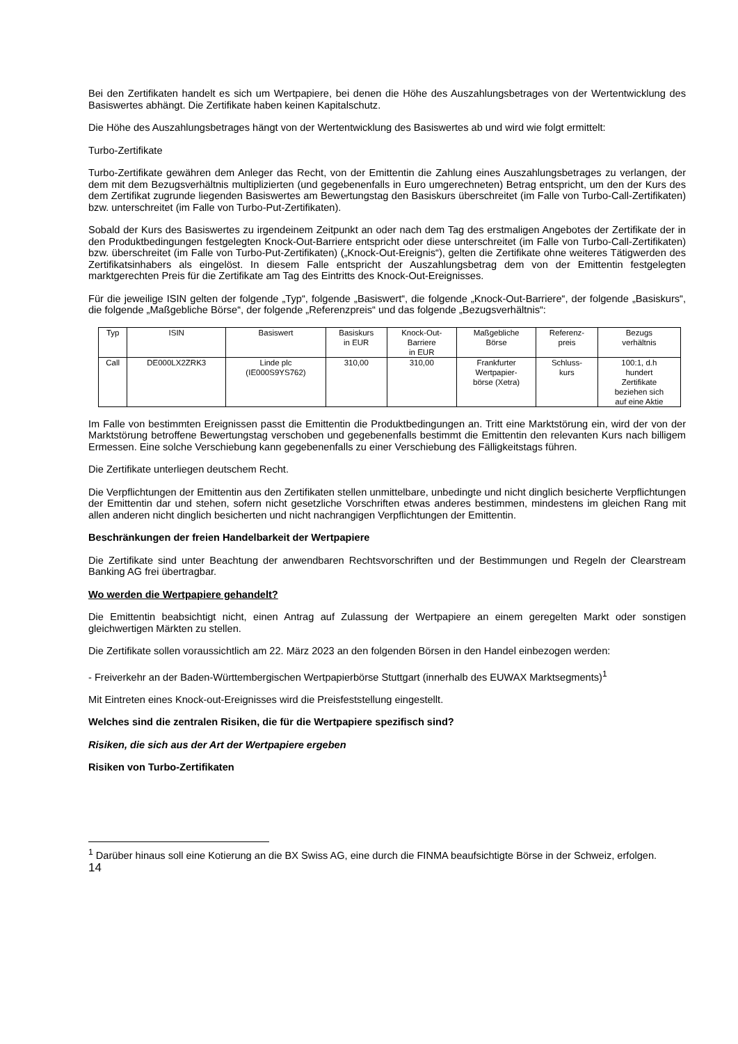Bei den Zertifikaten handelt es sich um Wertpapiere, bei denen die Höhe des Auszahlungsbetrages von der Wertentwicklung des Basiswertes abhängt. Die Zertifikate haben keinen Kapitalschutz.
Die Höhe des Auszahlungsbetrages hängt von der Wertentwicklung des Basiswertes ab und wird wie folgt ermittelt:
Turbo-Zertifikate
Turbo-Zertifikate gewähren dem Anleger das Recht, von der Emittentin die Zahlung eines Auszahlungsbetrages zu verlangen, der dem mit dem Bezugsverhältnis multiplizierten (und gegebenenfalls in Euro umgerechneten) Betrag entspricht, um den der Kurs des dem Zertifikat zugrunde liegenden Basiswertes am Bewertungstag den Basiskurs überschreitet (im Falle von Turbo-Call-Zertifikaten) bzw. unterschreitet (im Falle von Turbo-Put-Zertifikaten).
Sobald der Kurs des Basiswertes zu irgendeinem Zeitpunkt an oder nach dem Tag des erstmaligen Angebotes der Zertifikate der in den Produktbedingungen festgelegten Knock-Out-Barriere entspricht oder diese unterschreitet (im Falle von Turbo-Call-Zertifikaten) bzw. überschreitet (im Falle von Turbo-Put-Zertifikaten) („Knock-Out-Ereignis“), gelten die Zertifikate ohne weiteres Tätigwerden des Zertifikatsinhabers als eingelöst. In diesem Falle entspricht der Auszahlungsbetrag dem von der Emittentin festgelegten marktgerechten Preis für die Zertifikate am Tag des Eintritts des Knock-Out-Ereignisses.
Für die jeweilige ISIN gelten der folgende „Typ“, folgende „Basiswert“, die folgende „Knock-Out-Barriere“, der folgende „Basiskurs“, die folgende „Maßgebliche Börse“, der folgende „Referenzpreis“ und das folgende „Bezugsverhältnis“:
| Typ | ISIN | Basiswert | Basiskurs in EUR | Knock-Out- Barriere in EUR | Maßgebliche Börse | Referenz- preis | Bezugs verhältnis |
| --- | --- | --- | --- | --- | --- | --- | --- |
| Call | DE000LX2ZRK3 | Linde plc (IE000S9YS762) | 310,00 | 310,00 | Frankfurter Wertpapier- börse (Xetra) | Schluss- kurs | 100:1, d.h hundert Zertifikate beziehen sich auf eine Aktie |
Im Falle von bestimmten Ereignissen passt die Emittentin die Produktbedingungen an. Tritt eine Marktstörung ein, wird der von der Marktstörung betroffene Bewertungstag verschoben und gegebenenfalls bestimmt die Emittentin den relevanten Kurs nach billigem Ermessen. Eine solche Verschiebung kann gegebenenfalls zu einer Verschiebung des Fälligkeitstags führen.
Die Zertifikate unterliegen deutschem Recht.
Die Verpflichtungen der Emittentin aus den Zertifikaten stellen unmittelbare, unbedingte und nicht dinglich besicherte Verpflichtungen der Emittentin dar und stehen, sofern nicht gesetzliche Vorschriften etwas anderes bestimmen, mindestens im gleichen Rang mit allen anderen nicht dinglich besicherten und nicht nachrangigen Verpflichtungen der Emittentin.
Beschränkungen der freien Handelbarkeit der Wertpapiere
Die Zertifikate sind unter Beachtung der anwendbaren Rechtsvorschriften und der Bestimmungen und Regeln der Clearstream Banking AG frei übertragbar.
Wo werden die Wertpapiere gehandelt?
Die Emittentin beabsichtigt nicht, einen Antrag auf Zulassung der Wertpapiere an einem geregelten Markt oder sonstigen gleichwertigen Märkten zu stellen.
Die Zertifikate sollen voraussichtlich am 22. März 2023 an den folgenden Börsen in den Handel einbezogen werden:
- Freiverkehr an der Baden-Württembergischen Wertpapierbörse Stuttgart (innerhalb des EUWAX Marktsegments)<sup>1</sup>
Mit Eintreten eines Knock-out-Ereignisses wird die Preisfeststellung eingestellt.
Welches sind die zentralen Risiken, die für die Wertpapiere spezifisch sind?
Risiken, die sich aus der Art der Wertpapiere ergeben
Risiken von Turbo-Zertifikaten
<sup>1</sup> Darüber hinaus soll eine Kotierung an die BX Swiss AG, eine durch die FINMA beaufsichtigte Börse in der Schweiz, erfolgen.
14